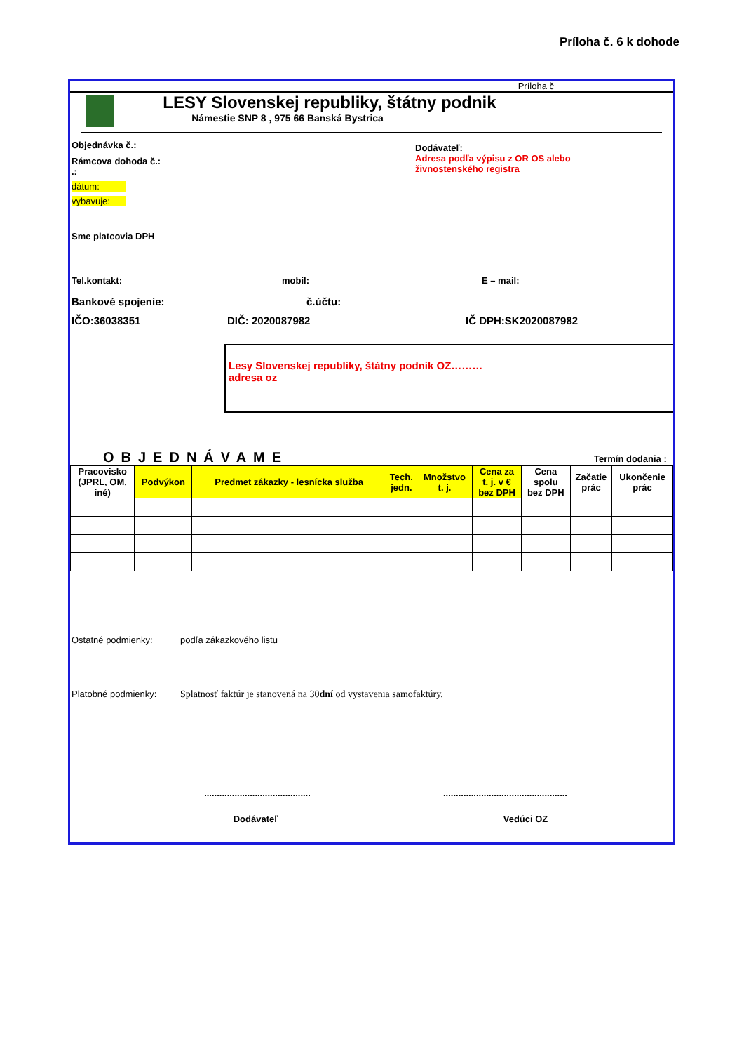Príloha č. 6 k dohode
Príloha č
LESY Slovenskej republiky, štátny podnik
Námestie SNP 8 , 975 66 Banská Bystrica
Objednávka č.:
Rámcova dohoda č.:
.:
dátum:
vybavuje:
Dodávateľ:
Adresa podľa výpisu z OR OS alebo
živnostenského registra
Sme platcovia DPH
Tel.kontakt: mobil: E – mail:
Bankové spojenie: č.účtu:
IČO:36038351 DIČ: 2020087982 IČ DPH:SK2020087982
Lesy Slovenskej republiky, štátny podnik OZ………
adresa oz
OBJEDNÁVAME Termín dodania :
| Pracovisko (JPRL, OM, iné) | Podvýkon | Predmet zákazky - lesnícka služba | Tech. jedn. | Množstvo t. j. | Cena za t. j. v € bez DPH | Cena spolu bez DPH | Začatie prác | Ukončenie prác |
| --- | --- | --- | --- | --- | --- | --- | --- | --- |
Ostatné podmienky: podľa zákazkového listu
Platobné podmienky: Splatnosť faktúr je stanovená na 30dní od vystavenia samofaktúry.
...........................................................................................
Dodávateľ Vedúci OZ